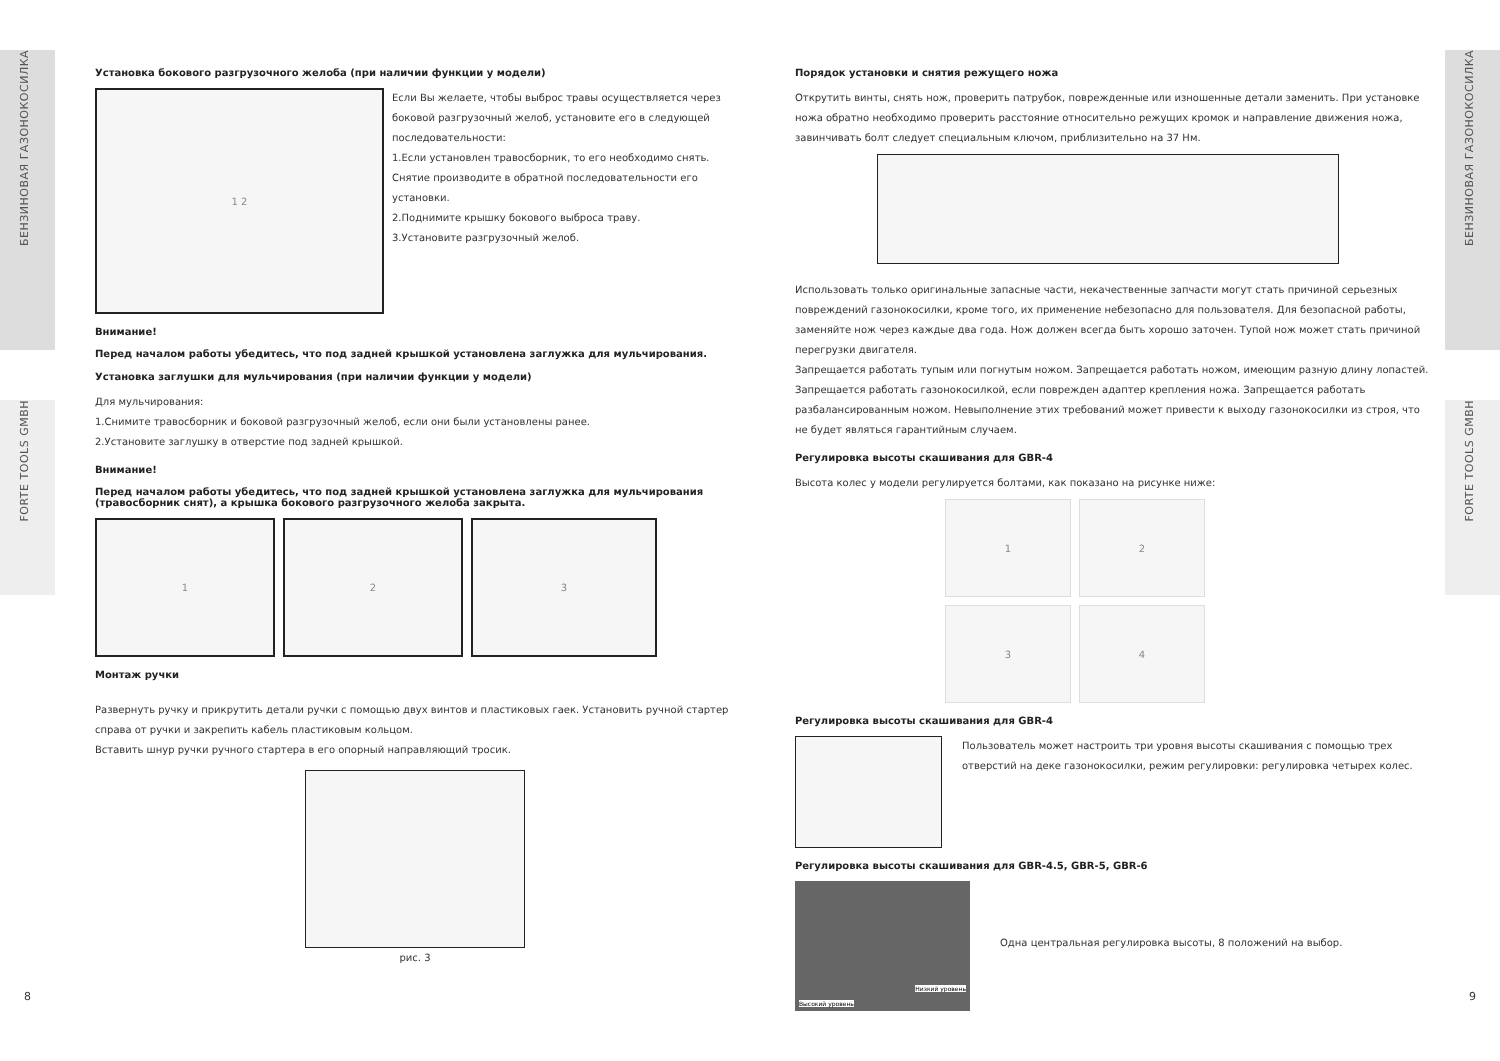БЕНЗИНОВАЯ ГАЗОНОКОСИЛКА
FORTE TOOLS GMBH
БЕНЗИНОВАЯ ГАЗОНОКОСИЛКА
FORTE TOOLS GMBH
Установка бокового разгрузочного желоба (при наличии функции у модели)
1 2
Если Вы желаете, чтобы выброс травы осуществляется через боковой разгрузочный желоб, установите его в следующей последовательности:
1.Если установлен травосборник, то его необходимо снять. Снятие производите в обратной последовательности его установки.
2.Поднимите крышку бокового выброса траву.
3.Установите разгрузочный желоб.
Внимание!
Перед началом работы убедитесь, что под задней крышкой установлена заглужка для мульчирования.
Установка заглушки для мульчирования (при наличии функции у модели)
Для мульчирования:
1.Снимите травосборник и боковой разгрузочный желоб, если они были установлены ранее.
2.Установите заглушку в отверстие под задней крышкой.
Внимание!
Перед началом работы убедитесь, что под задней крышкой установлена заглужка для мульчирования (травосборник снят), а крышка бокового разгрузочного желоба закрыта.
1 2 3
Монтаж ручки
Развернуть ручку и прикрутить детали ручки с помощью двух винтов и пластиковых гаек. Установить ручной стартер справа от ручки и закрепить кабель пластиковым кольцом.
Вставить шнур ручки ручного стартера в его опорный направляющий тросик.
рис. 3
Порядок установки и снятия режущего ножа
Открутить винты, снять нож, проверить патрубок, поврежденные или изношенные детали заменить. При установке ножа обратно необходимо проверить расстояние относительно режущих кромок и направление движения ножа, завинчивать болт следует специальным ключом, приблизительно на 37 Нм.
Использовать только оригинальные запасные части, некачественные запчасти могут стать причиной серьезных повреждений газонокосилки, кроме того, их применение небезопасно для пользователя. Для безопасной работы, заменяйте нож через каждые два года. Нож должен всегда быть хорошо заточен. Тупой нож может стать причиной перегрузки двигателя.
Запрещается работать тупым или погнутым ножом. Запрещается работать ножом, имеющим разную длину лопастей. Запрещается работать газонокосилкой, если поврежден адаптер крепления ножа. Запрещается работать разбалансированным ножом. Невыполнение этих требований может привести к выходу газонокосилки из строя, что не будет являться гарантийным случаем.
Регулировка высоты скашивания для GBR-4
Высота колес у модели регулируется болтами, как показано на рисунке ниже:
1
2
3
4
Регулировка высоты скашивания для GBR-4
Пользователь может настроить три уровня высоты скашивания с помощью трех отверстий на деке газонокосилки, режим регулировки: регулировка четырех колес.
Регулировка высоты скашивания для GBR-4.5, GBR-5, GBR-6
Низкий уровень
Высокий уровень
Одна центральная регулировка высоты, 8 положений на выбор.
8 9